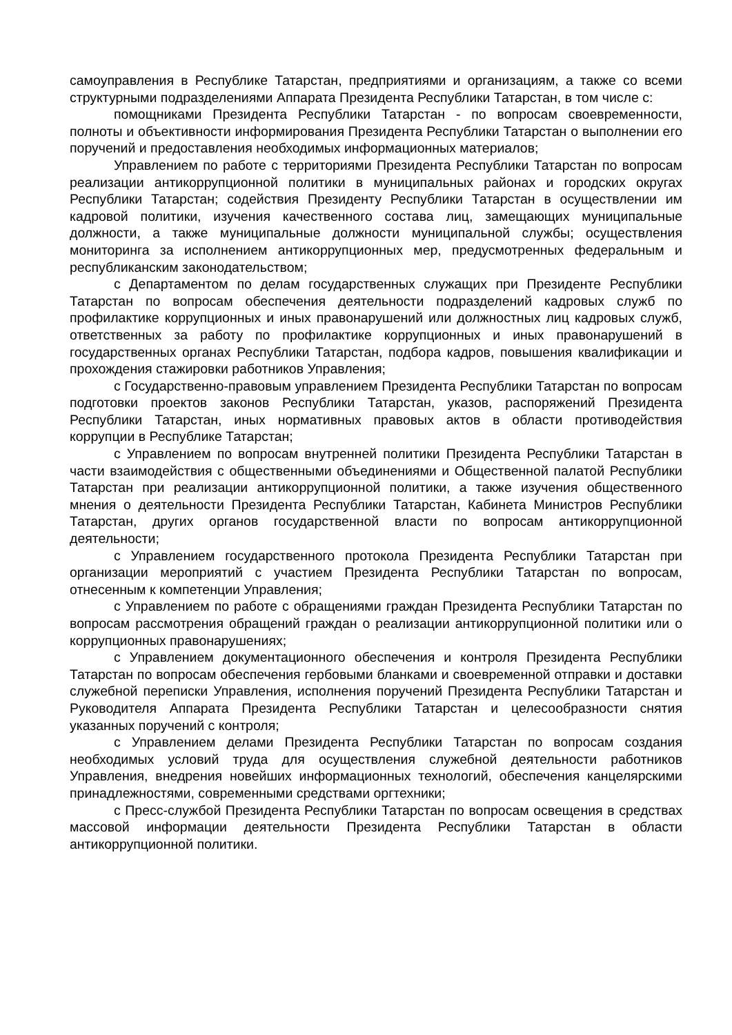самоуправления в Республике Татарстан, предприятиями и организациям, а также со всеми структурными подразделениями Аппарата Президента Республики Татарстан, в том числе с:
помощниками Президента Республики Татарстан - по вопросам своевременности, полноты и объективности информирования Президента Республики Татарстан о выполнении его поручений и предоставления необходимых информационных материалов;
Управлением по работе с территориями Президента Республики Татарстан по вопросам реализации антикоррупционной политики в муниципальных районах и городских округах Республики Татарстан; содействия Президенту Республики Татарстан в осуществлении им кадровой политики, изучения качественного состава лиц, замещающих муниципальные должности, а также муниципальные должности муниципальной службы; осуществления мониторинга за исполнением антикоррупционных мер, предусмотренных федеральным и республиканским законодательством;
с Департаментом по делам государственных служащих при Президенте Республики Татарстан по вопросам обеспечения деятельности подразделений кадровых служб по профилактике коррупционных и иных правонарушений или должностных лиц кадровых служб, ответственных за работу по профилактике коррупционных и иных правонарушений в государственных органах Республики Татарстан, подбора кадров, повышения квалификации и прохождения стажировки работников Управления;
с Государственно-правовым управлением Президента Республики Татарстан по вопросам подготовки проектов законов Республики Татарстан, указов, распоряжений Президента Республики Татарстан, иных нормативных правовых актов в области противодействия коррупции в Республике Татарстан;
с Управлением по вопросам внутренней политики Президента Республики Татарстан в части взаимодействия с общественными объединениями и Общественной палатой Республики Татарстан при реализации антикоррупционной политики, а также изучения общественного мнения о деятельности Президента Республики Татарстан, Кабинета Министров Республики Татарстан, других органов государственной власти по вопросам антикоррупционной деятельности;
с Управлением государственного протокола Президента Республики Татарстан при организации мероприятий с участием Президента Республики Татарстан по вопросам, отнесенным к компетенции Управления;
с Управлением по работе с обращениями граждан Президента Республики Татарстан по вопросам рассмотрения обращений граждан о реализации антикоррупционной политики или о коррупционных правонарушениях;
с Управлением документационного обеспечения и контроля Президента Республики Татарстан по вопросам обеспечения гербовыми бланками и своевременной отправки и доставки служебной переписки Управления, исполнения поручений Президента Республики Татарстан и Руководителя Аппарата Президента Республики Татарстан и целесообразности снятия указанных поручений с контроля;
с Управлением делами Президента Республики Татарстан по вопросам создания необходимых условий труда для осуществления служебной деятельности работников Управления, внедрения новейших информационных технологий, обеспечения канцелярскими принадлежностями, современными средствами оргтехники;
с Пресс-службой Президента Республики Татарстан по вопросам освещения в средствах массовой информации деятельности Президента Республики Татарстан в области антикоррупционной политики.